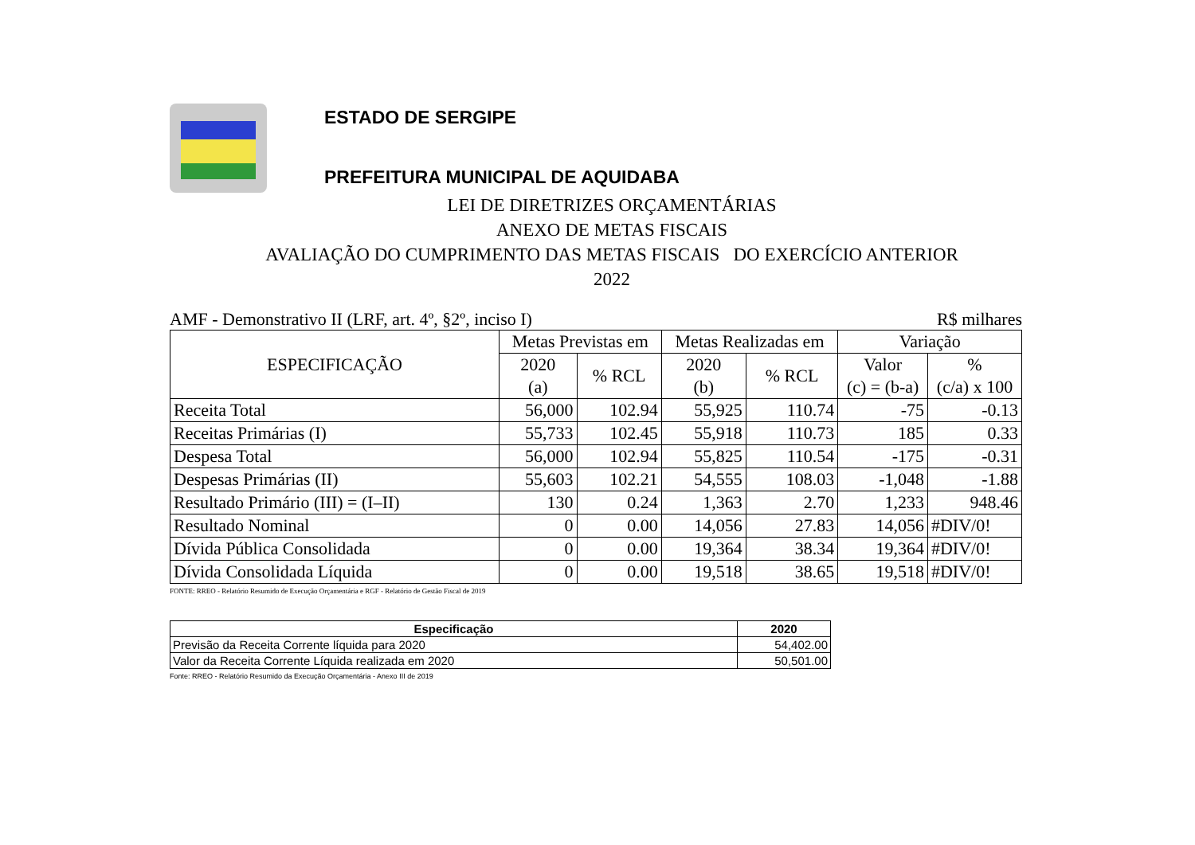ESTADO DE SERGIPE
PREFEITURA MUNICIPAL DE AQUIDABA
LEI DE DIRETRIZES ORÇAMENTÁRIAS
ANEXO DE METAS FISCAIS
AVALIAÇÃO DO CUMPRIMENTO DAS METAS FISCAIS DO EXERCÍCIO ANTERIOR
2022
AMF - Demonstrativo II (LRF, art. 4º, §2º, inciso I) R$ milhares
| ESPECIFICAÇÃO | Metas Previstas em | | Metas Realizadas em | | Variação | |
| --- | --- | --- | --- | --- | --- | --- |
| | 2020 (a) | % RCL | 2020 (b) | % RCL | Valor (c) = (b-a) | % (c/a) x 100 |
| Receita Total | 56,000 | 102.94 | 55,925 | 110.74 | -75 | -0.13 |
| Receitas Primárias (I) | 55,733 | 102.45 | 55,918 | 110.73 | 185 | 0.33 |
| Despesa Total | 56,000 | 102.94 | 55,825 | 110.54 | -175 | -0.31 |
| Despesas Primárias (II) | 55,603 | 102.21 | 54,555 | 108.03 | -1,048 | -1.88 |
| Resultado Primário (III) = (I–II) | 130 | 0.24 | 1,363 | 2.70 | 1,233 | 948.46 |
| Resultado Nominal | 0 | 0.00 | 14,056 | 27.83 | 14,056 | #DIV/0! |
| Dívida Pública Consolidada | 0 | 0.00 | 19,364 | 38.34 | 19,364 | #DIV/0! |
| Dívida Consolidada Líquida | 0 | 0.00 | 19,518 | 38.65 | 19,518 | #DIV/0! |
FONTE: RREO - Relatório Resumido de Execução Orçamentária e RGF - Relatório de Gestão Fiscal de 2019
| Especificação | 2020 |
| --- | --- |
| Previsão da Receita Corrente líquida para 2020 | 54,402.00 |
| Valor da Receita Corrente Líquida realizada em 2020 | 50,501.00 |
Fonte: RREO - Relatório Resumido da Execução Orçamentária - Anexo III de 2019